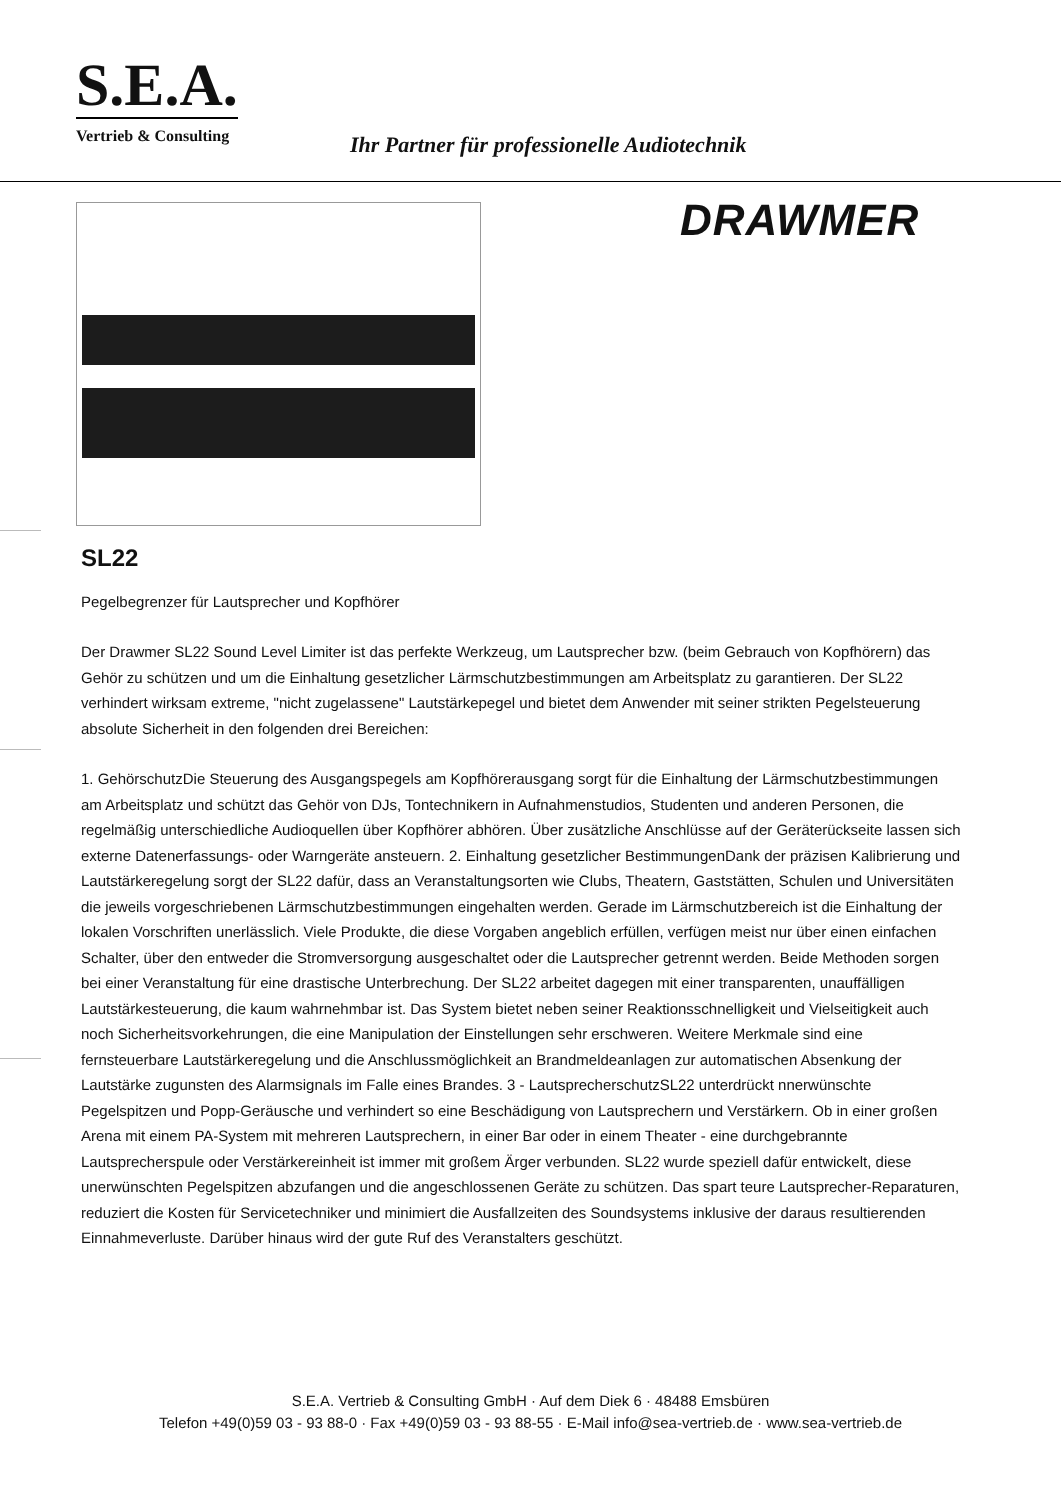S.E.A.
Vertrieb & Consulting
Ihr Partner für professionelle Audiotechnik
DRAWMER
SL22
Pegelbegrenzer für Lautsprecher und Kopfhörer
Der Drawmer SL22 Sound Level Limiter ist das perfekte Werkzeug, um Lautsprecher bzw. (beim Gebrauch von Kopfhörern) das Gehör zu schützen und um die Einhaltung gesetzlicher Lärmschutzbestimmungen am Arbeitsplatz zu garantieren. Der SL22 verhindert wirksam extreme, "nicht zugelassene" Lautstärkepegel und bietet dem Anwender mit seiner strikten Pegelsteuerung absolute Sicherheit in den folgenden drei Bereichen:
1. GehörschutzDie Steuerung des Ausgangspegels am Kopfhörerausgang sorgt für die Einhaltung der Lärmschutzbestimmungen am Arbeitsplatz und schützt das Gehör von DJs, Tontechnikern in Aufnahmenstudios, Studenten und anderen Personen, die regelmäßig unterschiedliche Audioquellen über Kopfhörer abhören. Über zusätzliche Anschlüsse auf der Geräterückseite lassen sich externe Datenerfassungs- oder Warngeräte ansteuern. 2. Einhaltung gesetzlicher BestimmungenDank der präzisen Kalibrierung und Lautstärkeregelung sorgt der SL22 dafür, dass an Veranstaltungsorten wie Clubs, Theatern, Gaststätten, Schulen und Universitäten die jeweils vorgeschriebenen Lärmschutzbestimmungen eingehalten werden. Gerade im Lärmschutzbereich ist die Einhaltung der lokalen Vorschriften unerlässlich. Viele Produkte, die diese Vorgaben angeblich erfüllen, verfügen meist nur über einen einfachen Schalter, über den entweder die Stromversorgung ausgeschaltet oder die Lautsprecher getrennt werden. Beide Methoden sorgen bei einer Veranstaltung für eine drastische Unterbrechung. Der SL22 arbeitet dagegen mit einer transparenten, unauffälligen Lautstärkesteuerung, die kaum wahrnehmbar ist. Das System bietet neben seiner Reaktionsschnelligkeit und Vielseitigkeit auch noch Sicherheitsvorkehrungen, die eine Manipulation der Einstellungen sehr erschweren. Weitere Merkmale sind eine fernsteuerbare Lautstärkeregelung und die Anschlussmöglichkeit an Brandmeldeanlagen zur automatischen Absenkung der Lautstärke zugunsten des Alarmsignals im Falle eines Brandes. 3 - LautsprecherschutzSL22 unterdrückt nnerwünschte Pegelspitzen und Popp-Geräusche und verhindert so eine Beschädigung von Lautsprechern und Verstärkern. Ob in einer großen Arena mit einem PA-System mit mehreren Lautsprechern, in einer Bar oder in einem Theater - eine durchgebrannte Lautsprecherspule oder Verstärkereinheit ist immer mit großem Ärger verbunden. SL22 wurde speziell dafür entwickelt, diese unerwünschten Pegelspitzen abzufangen und die angeschlossenen Geräte zu schützen. Das spart teure Lautsprecher-Reparaturen, reduziert die Kosten für Servicetechniker und minimiert die Ausfallzeiten des Soundsystems inklusive der daraus resultierenden Einnahmeverluste. Darüber hinaus wird der gute Ruf des Veranstalters geschützt.
S.E.A. Vertrieb & Consulting GmbH · Auf dem Diek 6 · 48488 Emsbüren
Telefon +49(0)59 03 - 93 88-0 · Fax +49(0)59 03 - 93 88-55 · E-Mail info@sea-vertrieb.de · www.sea-vertrieb.de